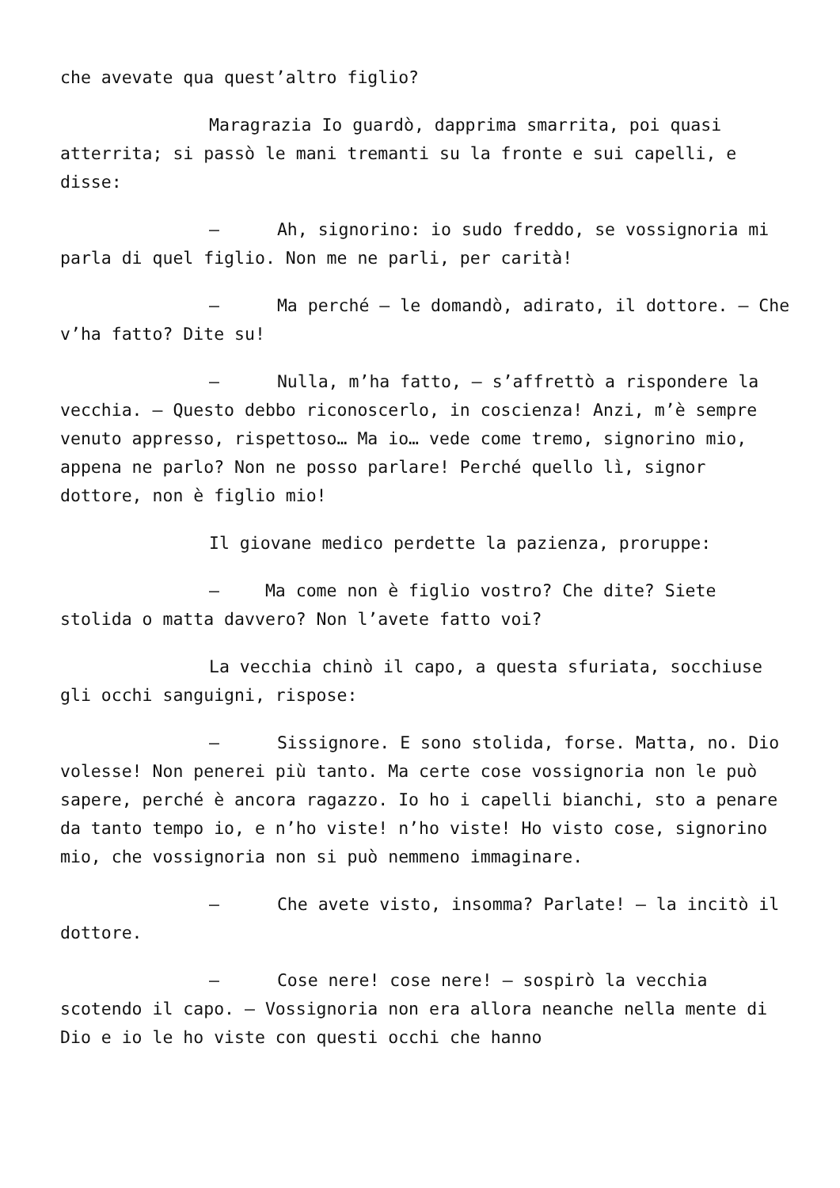che avevate qua quest’altro figlio?
Maragrazia Io guardò, dapprima smarrita, poi quasi atterrita; si passò le mani tremanti su la fronte e sui capelli, e disse:
– Ah, signorino: io sudo freddo, se vossignoria mi parla di quel figlio. Non me ne parli, per carità!
– Ma perché – le domandò, adirato, il dottore. – Che v’ha fatto? Dite su!
– Nulla, m’ha fatto, – s’affrettò a rispondere la vecchia. – Questo debbo riconoscerlo, in coscienza! Anzi, m’è sempre venuto appresso, rispettoso… Ma io… vede come tremo, signorino mio, appena ne parlo? Non ne posso parlare! Perché quello lì, signor dottore, non è figlio mio!
Il giovane medico perdette la pazienza, proruppe:
– Ma come non è figlio vostro? Che dite? Siete stolida o matta davvero? Non l’avete fatto voi?
La vecchia chinò il capo, a questa sfuriata, socchiuse gli occhi sanguigni, rispose:
– Sissignore. E sono stolida, forse. Matta, no. Dio volesse! Non penerei più tanto. Ma certe cose vossignoria non le può sapere, perché è ancora ragazzo. Io ho i capelli bianchi, sto a penare da tanto tempo io, e n’ho viste! n’ho viste! Ho visto cose, signorino mio, che vossignoria non si può nemmeno immaginare.
– Che avete visto, insomma? Parlate! – la incitò il dottore.
– Cose nere! cose nere! – sospirò la vecchia scotendo il capo. – Vossignoria non era allora neanche nella mente di Dio e io le ho viste con questi occhi che hanno